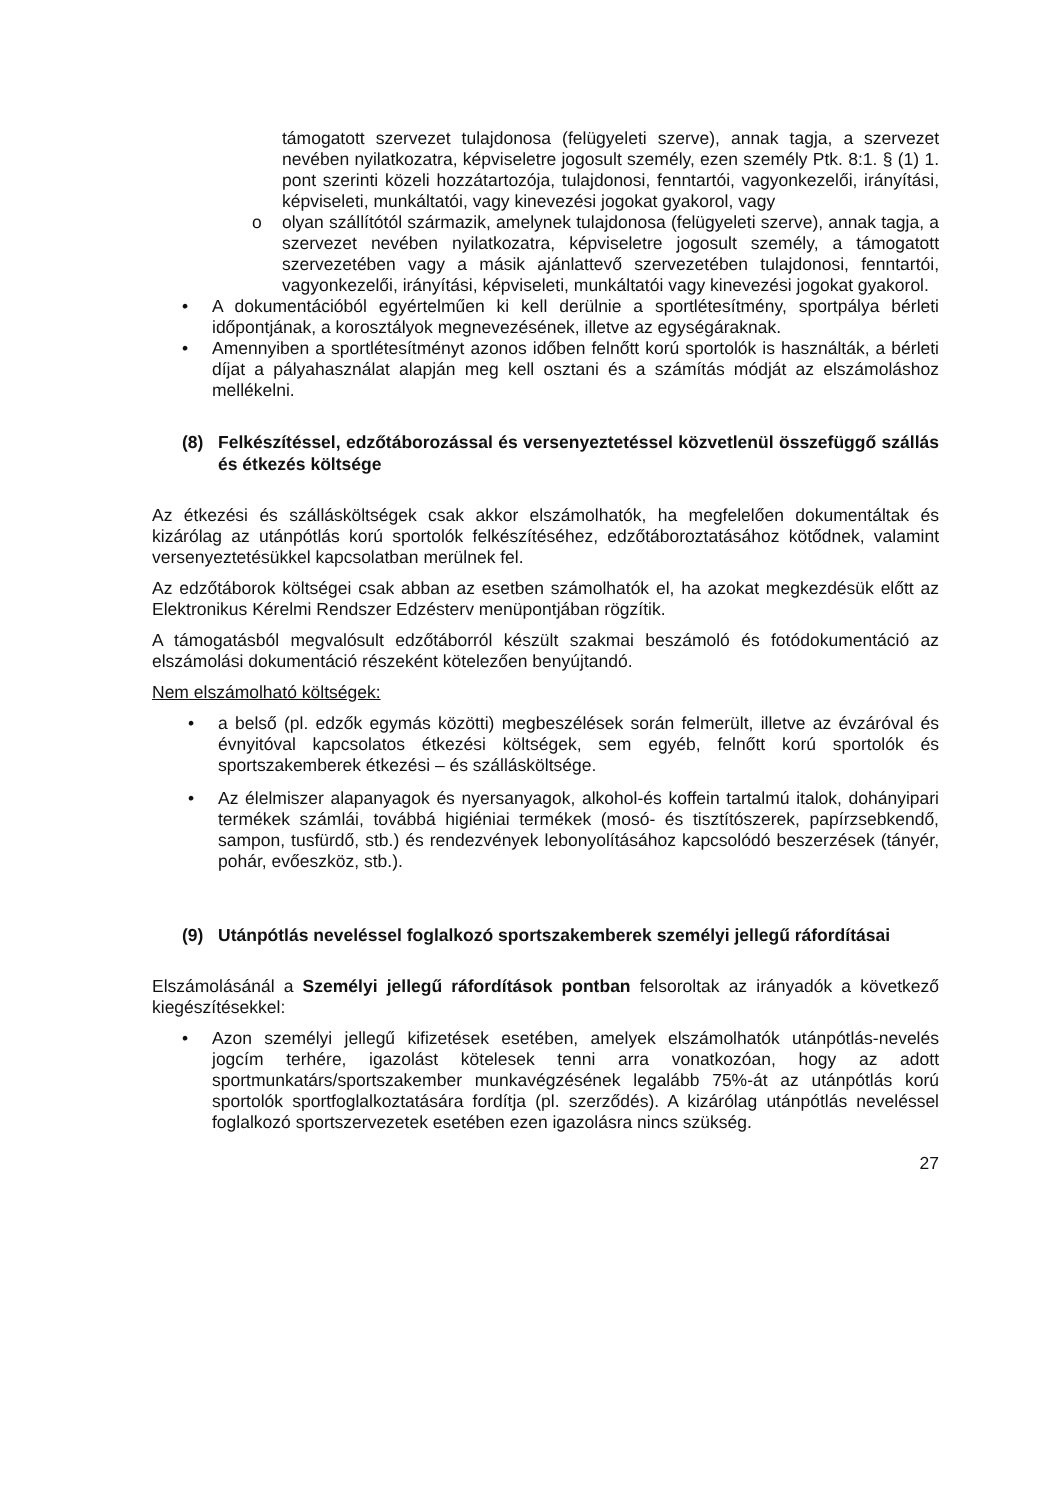támogatott szervezet tulajdonosa (felügyeleti szerve), annak tagja, a szervezet nevében nyilatkozatra, képviseletre jogosult személy, ezen személy Ptk. 8:1. § (1) 1. pont szerinti közeli hozzátartozója, tulajdonosi, fenntartói, vagyonkezelői, irányítási, képviseleti, munkáltatói, vagy kinevezési jogokat gyakorol, vagy
o olyan szállítótól származik, amelynek tulajdonosa (felügyeleti szerve), annak tagja, a szervezet nevében nyilatkozatra, képviseletre jogosult személy, a támogatott szervezetében vagy a másik ajánlattevő szervezetében tulajdonosi, fenntartói, vagyonkezelői, irányítási, képviseleti, munkáltatói vagy kinevezési jogokat gyakorol.
• A dokumentációból egyértelműen ki kell derülnie a sportlétesítmény, sportpálya bérleti időpontjának, a korosztályok megnevezésének, illetve az egységáraknak.
• Amennyiben a sportlétesítményt azonos időben felnőtt korú sportolók is használták, a bérleti díjat a pályahasználat alapján meg kell osztani és a számítás módját az elszámoláshoz mellékelni.
(8) Felkészítéssel, edzőtáborozással és versenyeztetéssel közvetlenül összefüggő szállás és étkezés költsége
Az étkezési és szállásköltségek csak akkor elszámolhatók, ha megfelelően dokumentáltak és kizárólag az utánpótlás korú sportolók felkészítéséhez, edzőtáboroztatásához kötődnek, valamint versenyeztetésükkel kapcsolatban merülnek fel.
Az edzőtáborok költségei csak abban az esetben számolhatók el, ha azokat megkezdésük előtt az Elektronikus Kérelmi Rendszer Edzésterv menüpontjában rögzítik.
A támogatásból megvalósult edzőtáborról készült szakmai beszámoló és fotódokumentáció az elszámolási dokumentáció részeként kötelezően benyújtandó.
Nem elszámolható költségek:
• a belső (pl. edzők egymás közötti) megbeszélések során felmerült, illetve az évzáróval és évnyitóval kapcsolatos étkezési költségek, sem egyéb, felnőtt korú sportolók és sportszakemberek étkezési – és szállásköltsége.
• Az élelmiszer alapanyagok és nyersanyagok, alkohol-és koffein tartalmú italok, dohányipari termékek számlái, továbbá higiéniai termékek (mosó- és tisztítószerek, papírzsebkendő, sampon, tusfürdő, stb.) és rendezvények lebonyolításához kapcsolódó beszerzések (tányér, pohár, evőeszköz, stb.).
(9) Utánpótlás neveléssel foglalkozó sportszakemberek személyi jellegű ráfordításai
Elszámolásánál a Személyi jellegű ráfordítások pontban felsoroltak az irányadók a következő kiegészítésekkel:
• Azon személyi jellegű kifizetések esetében, amelyek elszámolhatók utánpótlás-nevelés jogcím terhére, igazolást kötelesek tenni arra vonatkozóan, hogy az adott sportmunkatárs/sportszakember munkavégzésének legalább 75%-át az utánpótlás korú sportolók sportfoglalkoztatására fordítja (pl. szerződés). A kizárólag utánpótlás neveléssel foglalkozó sportszervezetek esetében ezen igazolásra nincs szükség.
27